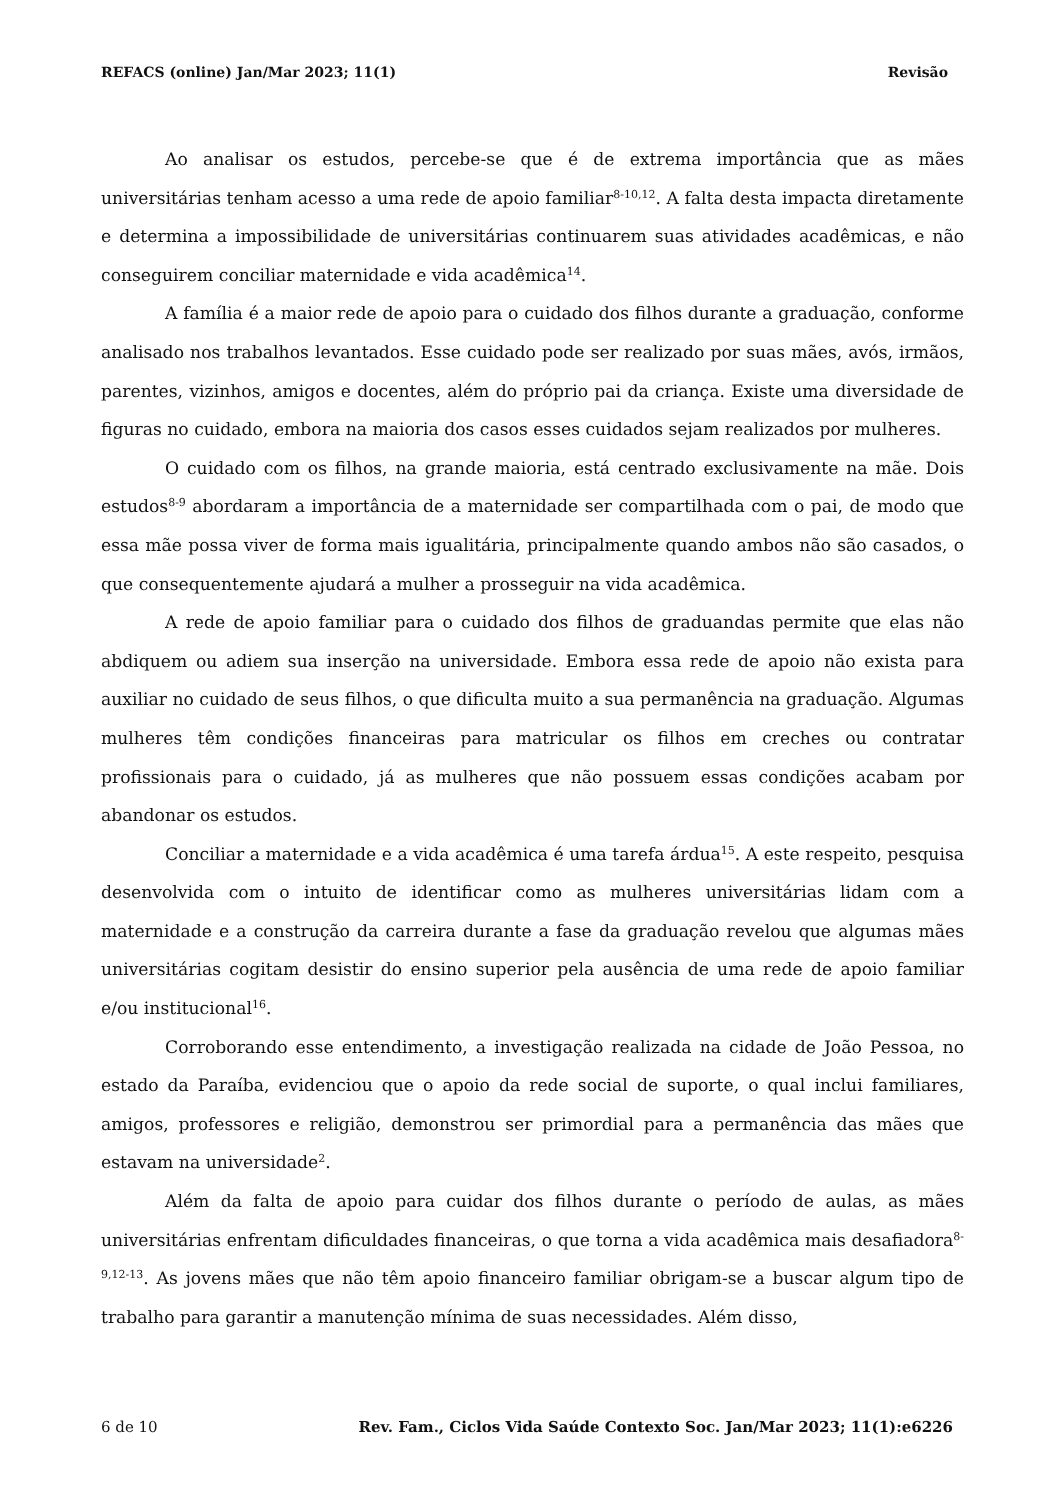REFACS (online) Jan/Mar 2023; 11(1) Revisão
Ao analisar os estudos, percebe-se que é de extrema importância que as mães universitárias tenham acesso a uma rede de apoio familiar<sup>8-10,12</sup>. A falta desta impacta diretamente e determina a impossibilidade de universitárias continuarem suas atividades acadêmicas, e não conseguirem conciliar maternidade e vida acadêmica<sup>14</sup>.
A família é a maior rede de apoio para o cuidado dos filhos durante a graduação, conforme analisado nos trabalhos levantados. Esse cuidado pode ser realizado por suas mães, avós, irmãos, parentes, vizinhos, amigos e docentes, além do próprio pai da criança. Existe uma diversidade de figuras no cuidado, embora na maioria dos casos esses cuidados sejam realizados por mulheres.
O cuidado com os filhos, na grande maioria, está centrado exclusivamente na mãe. Dois estudos<sup>8-9</sup> abordaram a importância de a maternidade ser compartilhada com o pai, de modo que essa mãe possa viver de forma mais igualitária, principalmente quando ambos não são casados, o que consequentemente ajudará a mulher a prosseguir na vida acadêmica.
A rede de apoio familiar para o cuidado dos filhos de graduandas permite que elas não abdiquem ou adiem sua inserção na universidade. Embora essa rede de apoio não exista para auxiliar no cuidado de seus filhos, o que dificulta muito a sua permanência na graduação. Algumas mulheres têm condições financeiras para matricular os filhos em creches ou contratar profissionais para o cuidado, já as mulheres que não possuem essas condições acabam por abandonar os estudos.
Conciliar a maternidade e a vida acadêmica é uma tarefa árdua<sup>15</sup>. A este respeito, pesquisa desenvolvida com o intuito de identificar como as mulheres universitárias lidam com a maternidade e a construção da carreira durante a fase da graduação revelou que algumas mães universitárias cogitam desistir do ensino superior pela ausência de uma rede de apoio familiar e/ou institucional<sup>16</sup>.
Corroborando esse entendimento, a investigação realizada na cidade de João Pessoa, no estado da Paraíba, evidenciou que o apoio da rede social de suporte, o qual inclui familiares, amigos, professores e religião, demonstrou ser primordial para a permanência das mães que estavam na universidade<sup>2</sup>.
Além da falta de apoio para cuidar dos filhos durante o período de aulas, as mães universitárias enfrentam dificuldades financeiras, o que torna a vida acadêmica mais desafiadora<sup>8-9,12-13</sup>. As jovens mães que não têm apoio financeiro familiar obrigam-se a buscar algum tipo de trabalho para garantir a manutenção mínima de suas necessidades. Além disso,
6 de 10 Rev. Fam., Ciclos Vida Saúde Contexto Soc. Jan/Mar 2023; 11(1):e6226